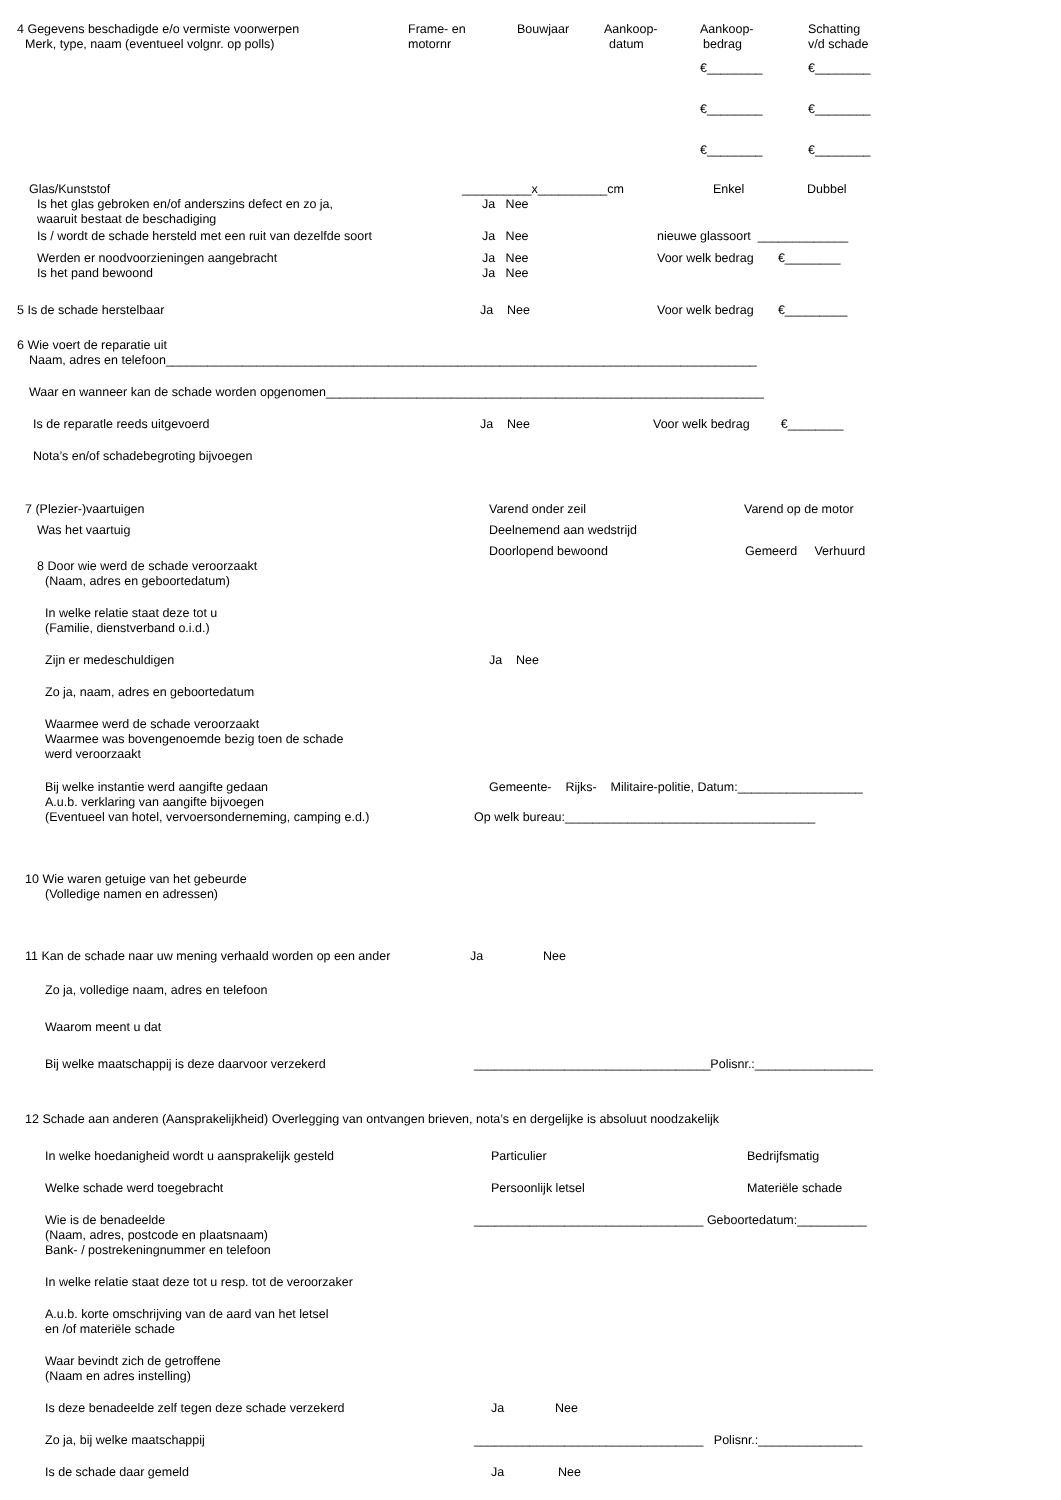4 Gegevens beschadigde e/o vermiste voorwerpen Frame- en Bouwjaar Aankoop- Aankoop- Schatting
Merk, type, naam (eventueel volgnr. op polls) motornr datum bedrag v/d schade
€________ €________
€________ €________
€________ €________
Glas/Kunststof __________x__________cm Enkel Dubbel
Is het glas gebroken en/of anderszins defect en zo ja, Ja Nee
waaruit bestaat de beschadiging
Is / wordt de schade hersteld met een ruit van dezelfde soort Ja Nee nieuwe glassoort _____________
Werden er noodvoorzieningen aangebracht Ja Nee Voor welk bedrag €________
Is het pand bewoond Ja Nee
5 Is de schade herstelbaar Ja Nee Voor welk bedrag €_________
6 Wie voert de reparatie uit
Naam, adres en telefoon_____________________________________________________________________________________
Waar en wanneer kan de schade worden opgenomen_______________________________________________________________
Is de reparatle reeds uitgevoerd Ja Nee Voor welk bedrag €________
Nota’s en/of schadebegroting bijvoegen
7 (Plezier-)vaartuigen Varend onder zeil Varend op de motor
Was het vaartuig Deelnemend aan wedstrijd
Doorlopend bewoond Gemeerd Verhuurd
8 Door wie werd de schade veroorzaakt
(Naam, adres en geboortedatum)
In welke relatie staat deze tot u
(Familie, dienstverband o.i.d.)
Zijn er medeschuldigen Ja Nee
Zo ja, naam, adres en geboortedatum
Waarmee werd de schade veroorzaakt
Waarmee was bovengenoemde bezig toen de schade
werd veroorzaakt
Bij welke instantie werd aangifte gedaan Gemeente- Rijks- Militaire-politie, Datum:__________________
A.u.b. verklaring van aangifte bijvoegen
(Eventueel van hotel, vervoersonderneming, camping e.d.) Op welk bureau:____________________________________
10 Wie waren getuige van het gebeurde
(Volledige namen en adressen)
11 Kan de schade naar uw mening verhaald worden op een ander Ja Nee
Zo ja, volledige naam, adres en telefoon
Waarom meent u dat
Bij welke maatschappij is deze daarvoor verzekerd __________________________________Polisnr.:_________________
12 Schade aan anderen (Aansprakelijkheid) Overlegging van ontvangen brieven, nota’s en dergelijke is absoluut noodzakelijk
In welke hoedanigheid wordt u aansprakelijk gesteld Particulier Bedrijfsmatig
Welke schade werd toegebracht Persoonlijk letsel Materiële schade
Wie is de benadeelde _________________________________ Geboortedatum:__________
(Naam, adres, postcode en plaatsnaam)
Bank- / postrekeningnummer en telefoon
In welke relatie staat deze tot u resp. tot de veroorzaker
A.u.b. korte omschrijving van de aard van het letsel
en /of materiële schade
Waar bevindt zich de getroffene
(Naam en adres instelling)
Is deze benadeelde zelf tegen deze schade verzekerd Ja Nee
Zo ja, bij welke maatschappij _________________________________ Polisnr.:_______________
Is de schade daar gemeld Ja Nee